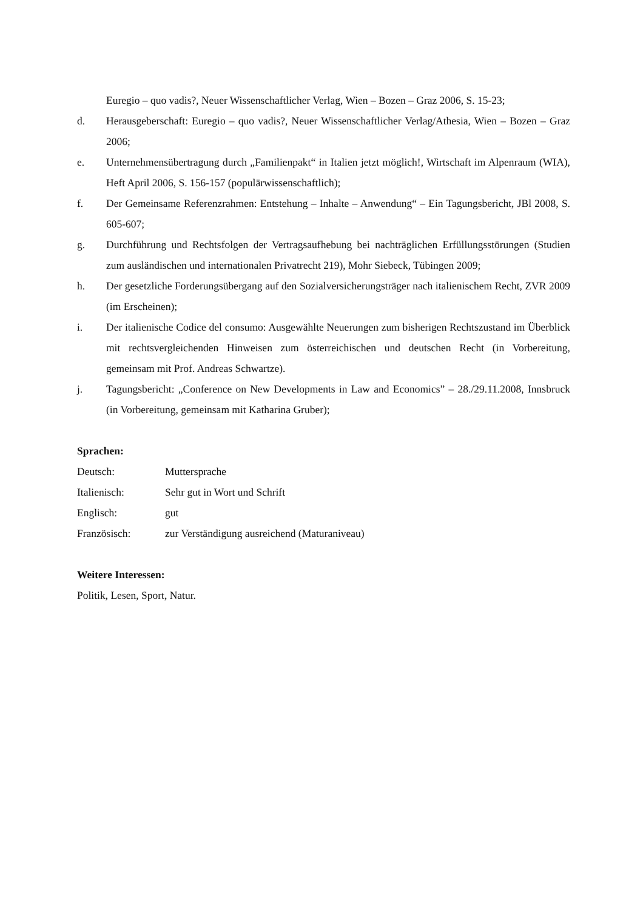Euregio – quo vadis?, Neuer Wissenschaftlicher Verlag, Wien – Bozen – Graz 2006, S. 15-23;
d. Herausgeberschaft: Euregio – quo vadis?, Neuer Wissenschaftlicher Verlag/Athesia, Wien – Bozen – Graz 2006;
e. Unternehmensübertragung durch „Familienpakt“ in Italien jetzt möglich!, Wirtschaft im Alpenraum (WIA), Heft April 2006, S. 156-157 (populärwissenschaftlich);
f. Der Gemeinsame Referenzrahmen: Entstehung – Inhalte – Anwendung“ – Ein Tagungsbericht, JBl 2008, S. 605-607;
g. Durchführung und Rechtsfolgen der Vertragsaufhebung bei nachträglichen Erfüllungsstörungen (Studien zum ausländischen und internationalen Privatrecht 219), Mohr Siebeck, Tübingen 2009;
h. Der gesetzliche Forderungsübergang auf den Sozialversicherungsträger nach italienischem Recht, ZVR 2009 (im Erscheinen);
i. Der italienische Codice del consumo: Ausgewählte Neuerungen zum bisherigen Rechtszustand im Überblick mit rechtsvergleichenden Hinweisen zum österreichischen und deutschen Recht (in Vorbereitung, gemeinsam mit Prof. Andreas Schwartze).
j. Tagungsbericht: „Conference on New Developments in Law and Economics” – 28./29.11.2008, Innsbruck (in Vorbereitung, gemeinsam mit Katharina Gruber);
Sprachen:
Deutsch: Muttersprache
Italienisch: Sehr gut in Wort und Schrift
Englisch: gut
Französisch: zur Verständigung ausreichend (Maturaniveau)
Weitere Interessen:
Politik, Lesen, Sport, Natur.